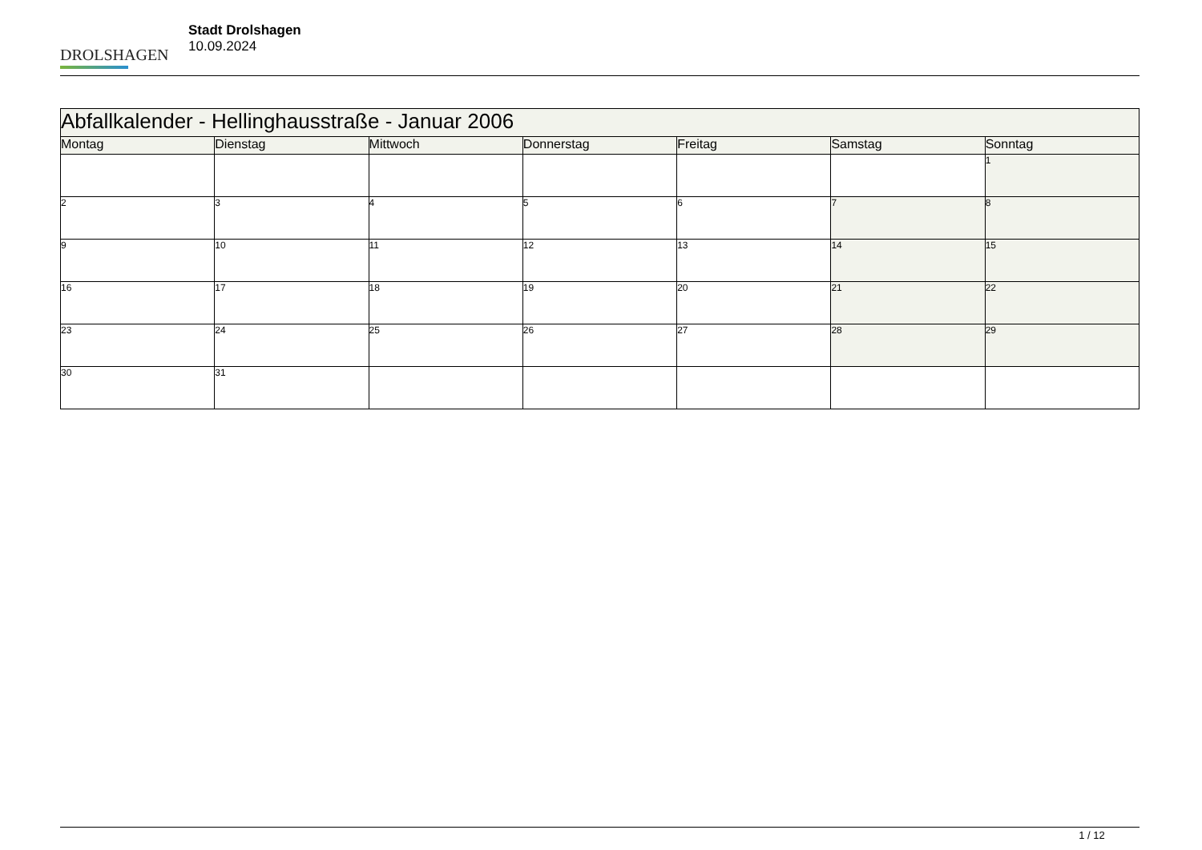DROLSHAGEN
Stadt Drolshagen
10.09.2024
| Abfallkalender - Hellinghausstraße - Januar 2006 | | | | | | |
| --- | --- | --- | --- | --- | --- | --- |
| Montag | Dienstag | Mittwoch | Donnerstag | Freitag | Samstag | Sonntag |
| | | | | | | 1 |
| 2 | 3 | 4 | 5 | 6 | 7 | 8 |
| 9 | 10 | 11 | 12 | 13 | 14 | 15 |
| 16 | 17 | 18 | 19 | 20 | 21 | 22 |
| 23 | 24 | 25 | 26 | 27 | 28 | 29 |
| 30 | 31 | | | | | |
1 / 12